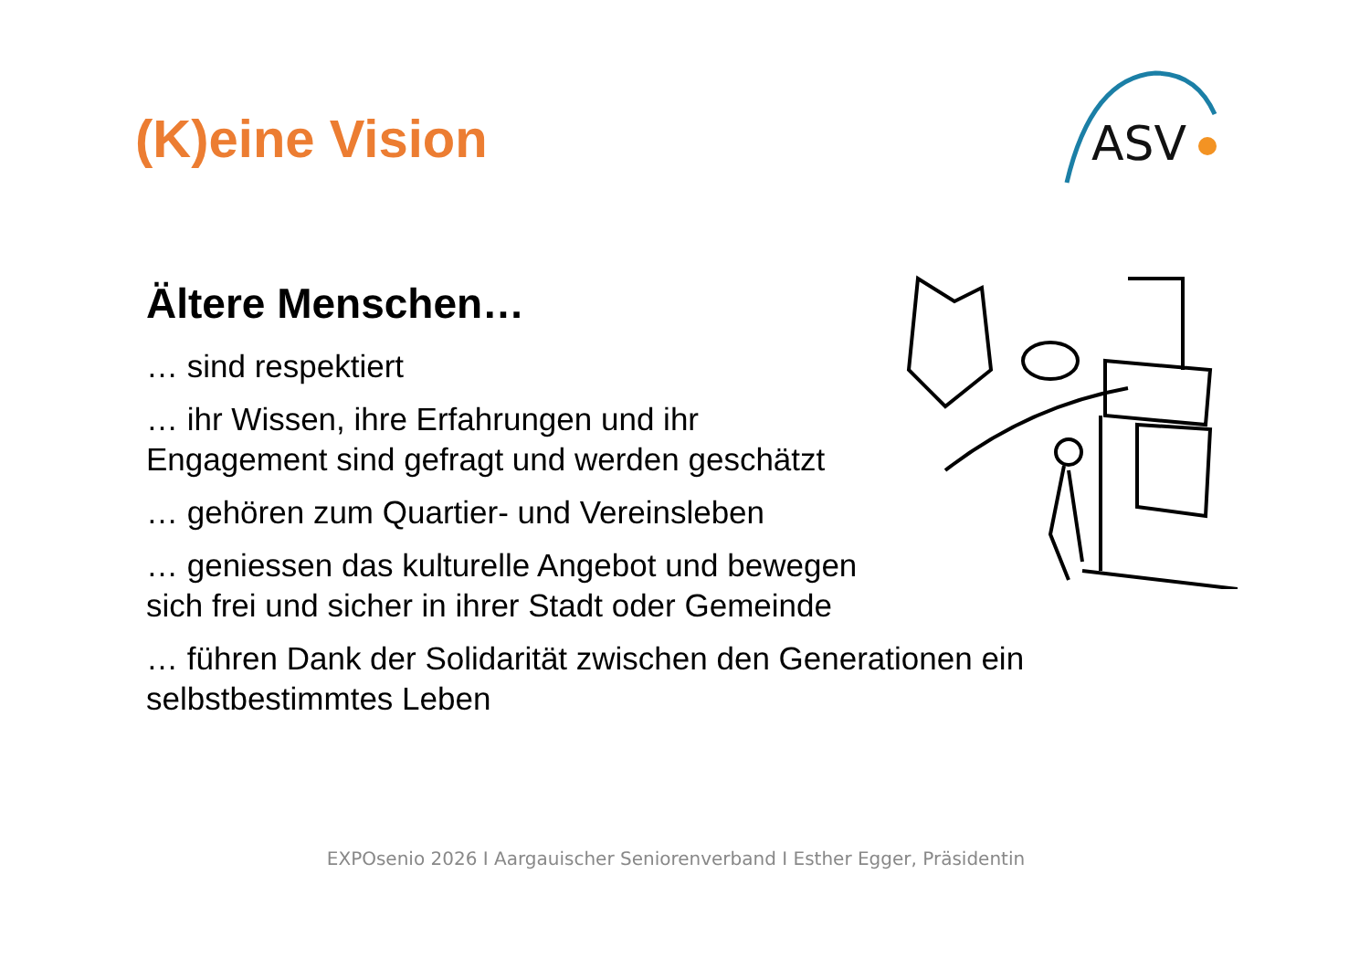(K)eine Vision
ASV
Ältere Menschen…
… sind respektiert
… ihr Wissen, ihre Erfahrungen und ihr
Engagement sind gefragt und werden geschätzt
… gehören zum Quartier- und Vereinsleben
… geniessen das kulturelle Angebot und bewegen
sich frei und sicher in ihrer Stadt oder Gemeinde
… führen Dank der Solidarität zwischen den Generationen ein
selbstbestimmtes Leben
EXPOsenio 2026 I Aargauischer Seniorenverband I Esther Egger, Präsidentin